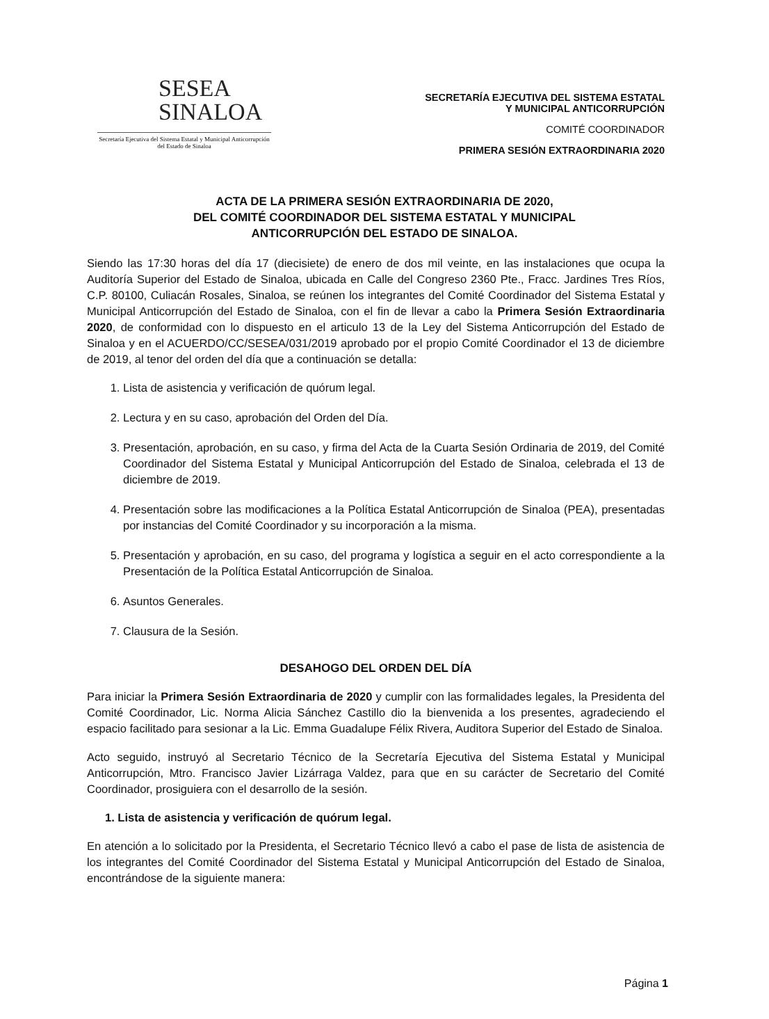SESEA
SINALOA
Secretaría Ejecutiva del Sistema Estatal y Municipal Anticorrupción del Estado de Sinaloa
SECRETARÍA EJECUTIVA DEL SISTEMA ESTATAL
Y MUNICIPAL ANTICORRUPCIÓN
COMITÉ COORDINADOR
PRIMERA SESIÓN EXTRAORDINARIA 2020
ACTA DE LA PRIMERA SESIÓN EXTRAORDINARIA DE 2020,
DEL COMITÉ COORDINADOR DEL SISTEMA ESTATAL Y MUNICIPAL
ANTICORRUPCIÓN DEL ESTADO DE SINALOA.
Siendo las 17:30 horas del día 17 (diecisiete) de enero de dos mil veinte, en las instalaciones que ocupa la Auditoría Superior del Estado de Sinaloa, ubicada en Calle del Congreso 2360 Pte., Fracc. Jardines Tres Ríos, C.P. 80100, Culiacán Rosales, Sinaloa, se reúnen los integrantes del Comité Coordinador del Sistema Estatal y Municipal Anticorrupción del Estado de Sinaloa, con el fin de llevar a cabo la Primera Sesión Extraordinaria 2020, de conformidad con lo dispuesto en el articulo 13 de la Ley del Sistema Anticorrupción del Estado de Sinaloa y en el ACUERDO/CC/SESEA/031/2019 aprobado por el propio Comité Coordinador el 13 de diciembre de 2019, al tenor del orden del día que a continuación se detalla:
1. Lista de asistencia y verificación de quórum legal.
2. Lectura y en su caso, aprobación del Orden del Día.
3. Presentación, aprobación, en su caso, y firma del Acta de la Cuarta Sesión Ordinaria de 2019, del Comité Coordinador del Sistema Estatal y Municipal Anticorrupción del Estado de Sinaloa, celebrada el 13 de diciembre de 2019.
4. Presentación sobre las modificaciones a la Política Estatal Anticorrupción de Sinaloa (PEA), presentadas por instancias del Comité Coordinador y su incorporación a la misma.
5. Presentación y aprobación, en su caso, del programa y logística a seguir en el acto correspondiente a la Presentación de la Política Estatal Anticorrupción de Sinaloa.
6. Asuntos Generales.
7. Clausura de la Sesión.
DESAHOGO DEL ORDEN DEL DÍA
Para iniciar la Primera Sesión Extraordinaria de 2020 y cumplir con las formalidades legales, la Presidenta del Comité Coordinador, Lic. Norma Alicia Sánchez Castillo dio la bienvenida a los presentes, agradeciendo el espacio facilitado para sesionar a la Lic. Emma Guadalupe Félix Rivera, Auditora Superior del Estado de Sinaloa.
Acto seguido, instruyó al Secretario Técnico de la Secretaría Ejecutiva del Sistema Estatal y Municipal Anticorrupción, Mtro. Francisco Javier Lizárraga Valdez, para que en su carácter de Secretario del Comité Coordinador, prosiguiera con el desarrollo de la sesión.
1. Lista de asistencia y verificación de quórum legal.
En atención a lo solicitado por la Presidenta, el Secretario Técnico llevó a cabo el pase de lista de asistencia de los integrantes del Comité Coordinador del Sistema Estatal y Municipal Anticorrupción del Estado de Sinaloa, encontrándose de la siguiente manera:
Página 1